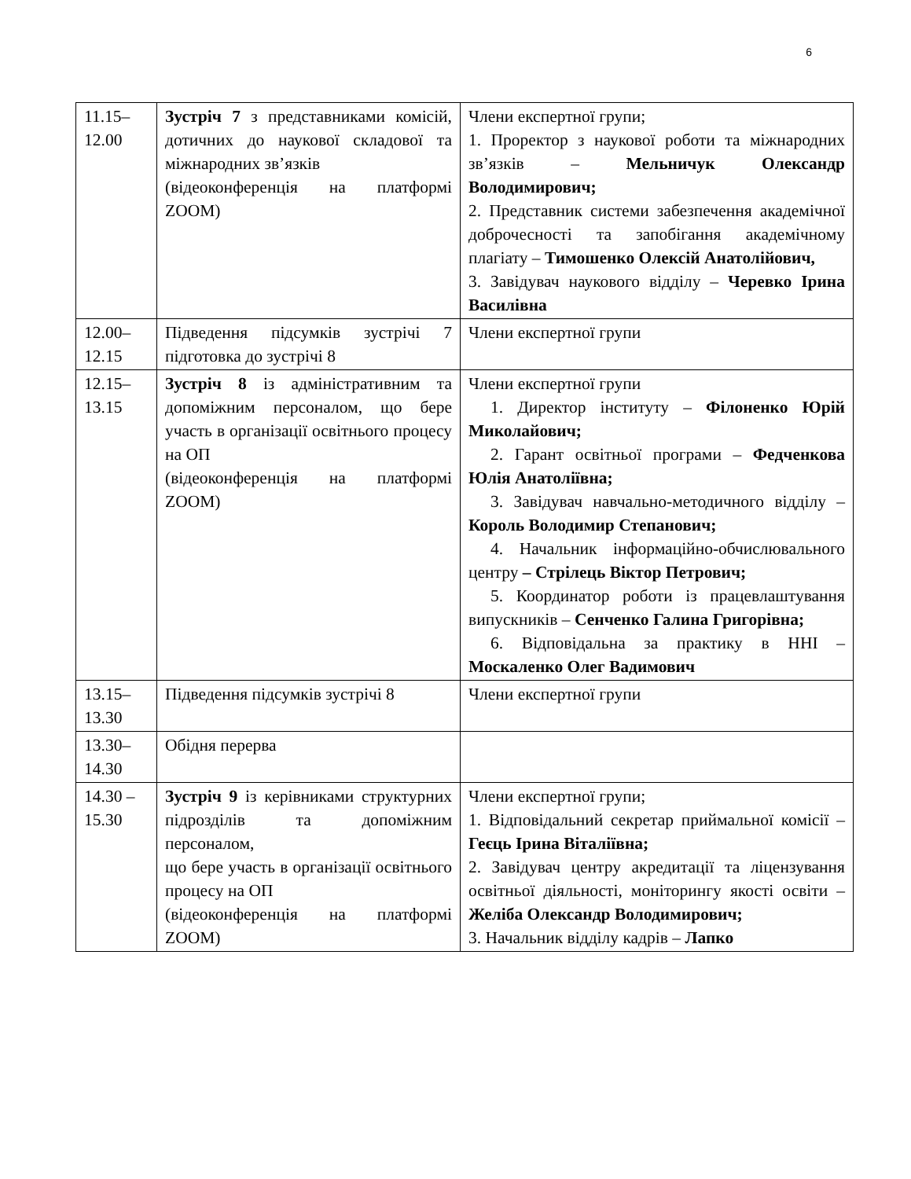6
| 11.15– 12.00 | Зустріч 7 з представниками комісій, дотичних до наукової складової та міжнародних зв’язків (відеоконференція на платформі ZOOM) | Члени експертної групи; 1. Проректор з наукової роботи та міжнародних зв’язків – Мельничук Олександр Володимирович; 2. Представник системи забезпечення академічної доброчесності та запобігання академічному плагіату – Тимошенко Олексій Анатолійович, 3. Завідувач наукового відділу – Черевко Ірина Василівна |
| 12.00– 12.15 | Підведення підсумків зустрічі 7 підготовка до зустрічі 8 | Члени експертної групи |
| 12.15– 13.15 | Зустріч 8 із адміністративним та допоміжним персоналом, що бере участь в організації освітнього процесу на ОП (відеоконференція на платформі ZOOM) | Члени експертної групи 1. Директор інституту – Філоненко Юрій Миколайович; 2. Гарант освітньої програми – Федченкова Юлія Анатоліївна; 3. Завідувач навчально-методичного відділу – Король Володимир Степанович; 4. Начальник інформаційно-обчислювального центру – Стрілець Віктор Петрович; 5. Координатор роботи із працевлаштування випускників – Сенченко Галина Григорівна; 6. Відповідальна за практику в ННІ – Москаленко Олег Вадимович |
| 13.15– 13.30 | Підведення підсумків зустрічі 8 | Члени експертної групи |
| 13.30– 14.30 | Обідня перерва | |
| 14.30 – 15.30 | Зустріч 9 із керівниками структурних підрозділів та допоміжним персоналом, що бере участь в організації освітнього процесу на ОП (відеоконференція на платформі ZOOM) | Члени експертної групи; 1. Відповідальний секретар приймальної комісії – Геєць Ірина Віталіївна; 2. Завідувач центру акредитації та ліцензування освітньої діяльності, моніторингу якості освіти – Желіба Олександр Володимирович; 3. Начальник відділу кадрів – Лапко |